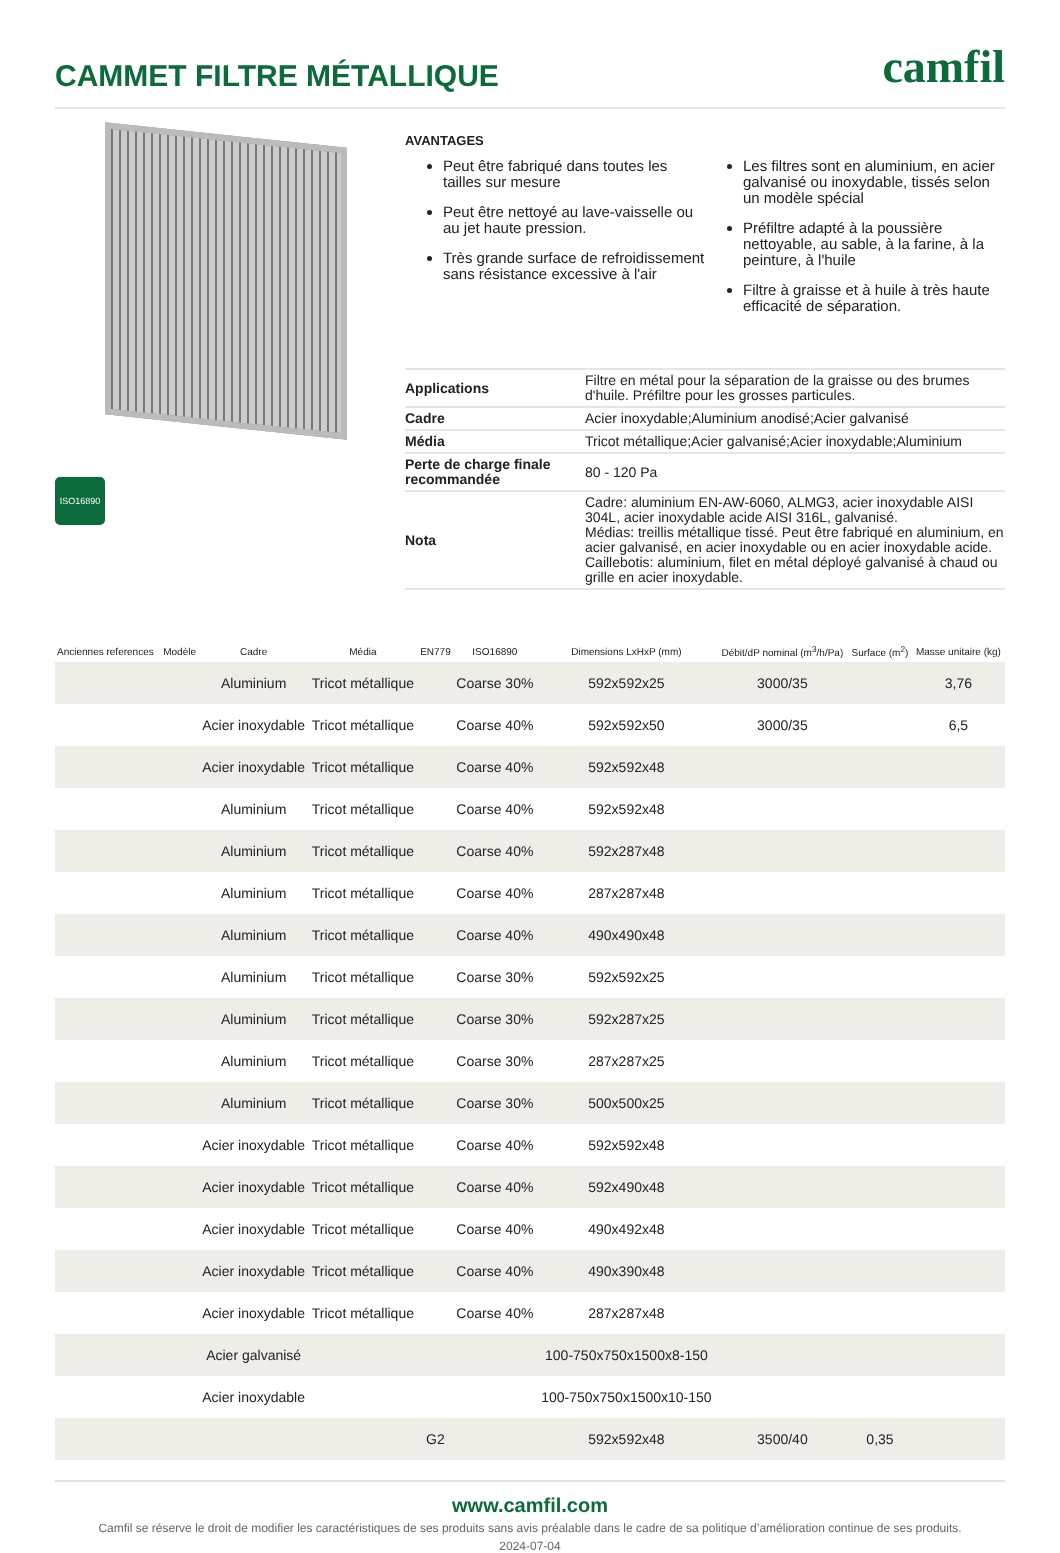CAMMET FILTRE MÉTALLIQUE
camfil
ISO16890
AVANTAGES
Peut être fabriqué dans toutes les tailles sur mesure
Peut être nettoyé au lave-vaisselle ou au jet haute pression.
Très grande surface de refroidissement sans résistance excessive à l'air
Les filtres sont en aluminium, en acier galvanisé ou inoxydable, tissés selon un modèle spécial
Préfiltre adapté à la poussière nettoyable, au sable, à la farine, à la peinture, à l'huile
Filtre à graisse et à huile à très haute efficacité de séparation.
| Applications | Filtre en métal pour la séparation de la graisse ou des brumes d'huile. Préfiltre pour les grosses particules. |
| Cadre | Acier inoxydable;Aluminium anodisé;Acier galvanisé |
| Média | Tricot métallique;Acier galvanisé;Acier inoxydable;Aluminium |
| Perte de charge finale recommandée | 80 - 120 Pa |
| Nota | Cadre: aluminium EN-AW-6060, ALMG3, acier inoxydable AISI 304L, acier inoxydable acide AISI 316L, galvanisé. Médias: treillis métallique tissé. Peut être fabriqué en aluminium, en acier galvanisé, en acier inoxydable ou en acier inoxydable acide. Caillebotis: aluminium, filet en métal déployé galvanisé à chaud ou grille en acier inoxydable. |
| Anciennes references | Modèle | Cadre | Média | EN779 | ISO16890 | Dimensions LxHxP (mm) | Débit/dP nominal (m<sup>3</sup>/h/Pa) | Surface (m<sup>2</sup>) | Masse unitaire (kg) |
| --- | --- | --- | --- | --- | --- | --- | --- | --- | --- |
| | | Aluminium | Tricot métallique | | Coarse 30% | 592x592x25 | 3000/35 | | 3,76 |
| | | Acier inoxydable | Tricot métallique | | Coarse 40% | 592x592x50 | 3000/35 | | 6,5 |
| | | Acier inoxydable | Tricot métallique | | Coarse 40% | 592x592x48 | | | |
| | | Aluminium | Tricot métallique | | Coarse 40% | 592x592x48 | | | |
| | | Aluminium | Tricot métallique | | Coarse 40% | 592x287x48 | | | |
| | | Aluminium | Tricot métallique | | Coarse 40% | 287x287x48 | | | |
| | | Aluminium | Tricot métallique | | Coarse 40% | 490x490x48 | | | |
| | | Aluminium | Tricot métallique | | Coarse 30% | 592x592x25 | | | |
| | | Aluminium | Tricot métallique | | Coarse 30% | 592x287x25 | | | |
| | | Aluminium | Tricot métallique | | Coarse 30% | 287x287x25 | | | |
| | | Aluminium | Tricot métallique | | Coarse 30% | 500x500x25 | | | |
| | | Acier inoxydable | Tricot métallique | | Coarse 40% | 592x592x48 | | | |
| | | Acier inoxydable | Tricot métallique | | Coarse 40% | 592x490x48 | | | |
| | | Acier inoxydable | Tricot métallique | | Coarse 40% | 490x492x48 | | | |
| | | Acier inoxydable | Tricot métallique | | Coarse 40% | 490x390x48 | | | |
| | | Acier inoxydable | Tricot métallique | | Coarse 40% | 287x287x48 | | | |
| | | Acier galvanisé | | | | 100-750x750x1500x8-150 | | | |
| | | Acier inoxydable | | | | 100-750x750x1500x10-150 | | | |
| | | | | G2 | | 592x592x48 | 3500/40 | 0,35 | |
www.camfil.com
Camfil se réserve le droit de modifier les caractéristiques de ses produits sans avis préalable dans le cadre de sa politique d’amélioration continue de ses produits.
2024-07-04